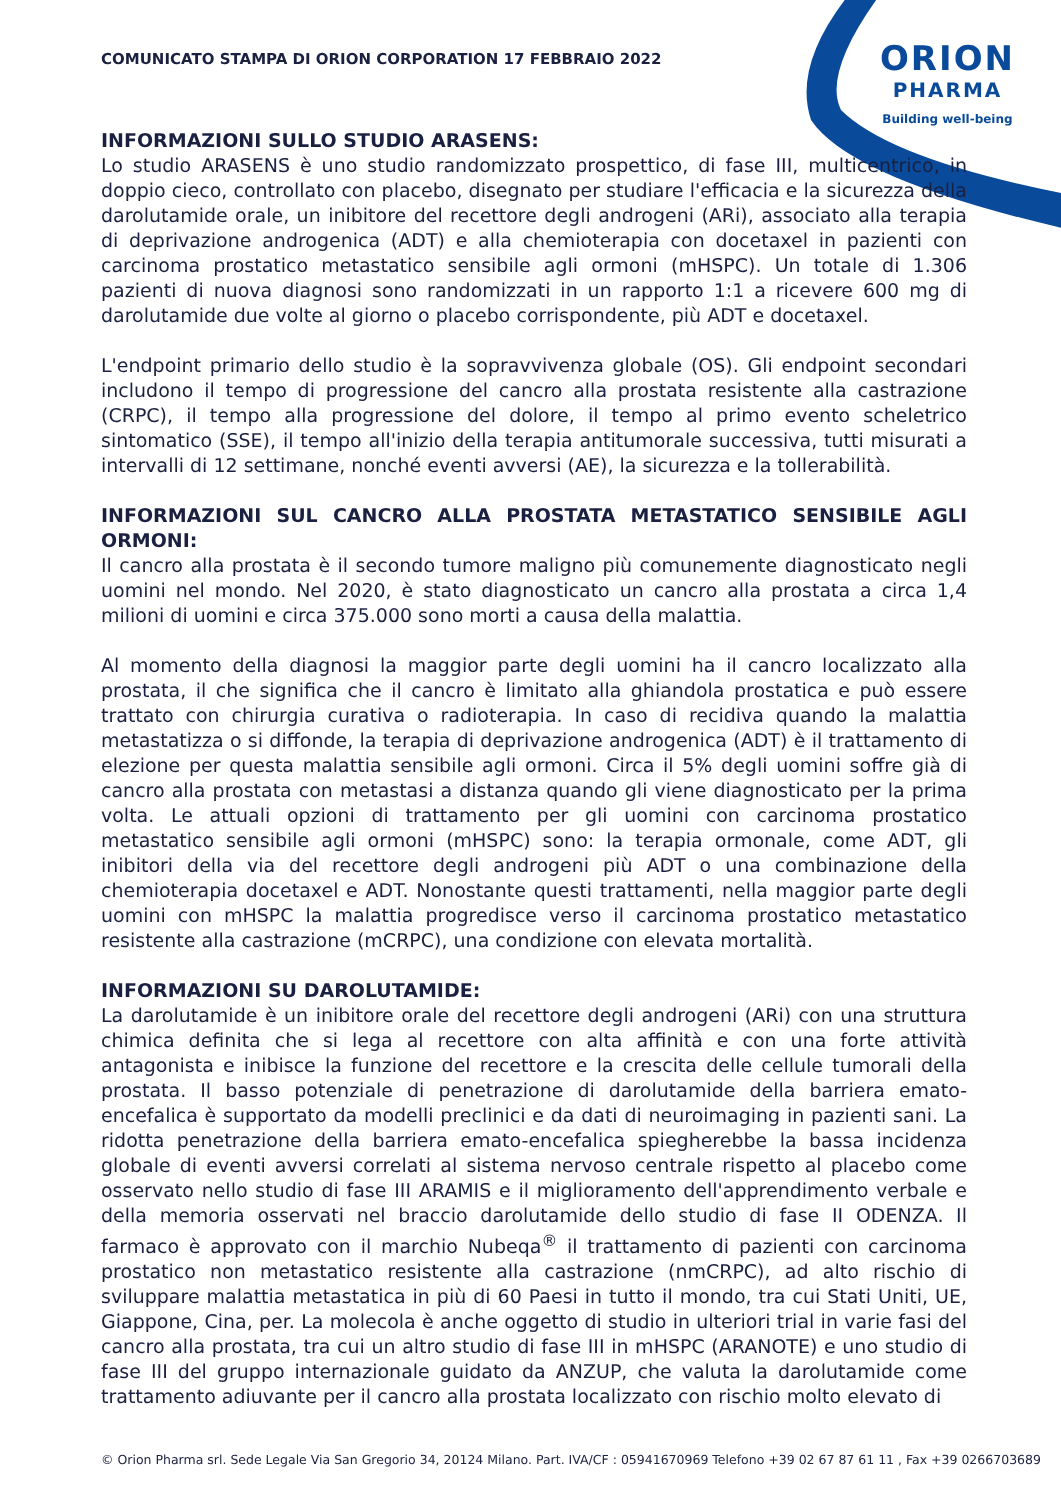ORION
PHARMA
Building well-being
COMUNICATO STAMPA DI ORION CORPORATION 17 FEBBRAIO 2022
INFORMAZIONI SULLO STUDIO ARASENS:
Lo studio ARASENS è uno studio randomizzato prospettico, di fase III, multicentrico, in doppio cieco, controllato con placebo, disegnato per studiare l'efficacia e la sicurezza della darolutamide orale, un inibitore del recettore degli androgeni (ARi), associato alla terapia di deprivazione androgenica (ADT) e alla chemioterapia con docetaxel in pazienti con carcinoma prostatico metastatico sensibile agli ormoni (mHSPC). Un totale di 1.306 pazienti di nuova diagnosi sono randomizzati in un rapporto 1:1 a ricevere 600 mg di darolutamide due volte al giorno o placebo corrispondente, più ADT e docetaxel.
L'endpoint primario dello studio è la sopravvivenza globale (OS). Gli endpoint secondari includono il tempo di progressione del cancro alla prostata resistente alla castrazione (CRPC), il tempo alla progressione del dolore, il tempo al primo evento scheletrico sintomatico (SSE), il tempo all'inizio della terapia antitumorale successiva, tutti misurati a intervalli di 12 settimane, nonché eventi avversi (AE), la sicurezza e la tollerabilità.
INFORMAZIONI SUL CANCRO ALLA PROSTATA METASTATICO SENSIBILE AGLI ORMONI:
Il cancro alla prostata è il secondo tumore maligno più comunemente diagnosticato negli uomini nel mondo. Nel 2020, è stato diagnosticato un cancro alla prostata a circa 1,4 milioni di uomini e circa 375.000 sono morti a causa della malattia.
Al momento della diagnosi la maggior parte degli uomini ha il cancro localizzato alla prostata, il che significa che il cancro è limitato alla ghiandola prostatica e può essere trattato con chirurgia curativa o radioterapia. In caso di recidiva quando la malattia metastatizza o si diffonde, la terapia di deprivazione androgenica (ADT) è il trattamento di elezione per questa malattia sensibile agli ormoni. Circa il 5% degli uomini soffre già di cancro alla prostata con metastasi a distanza quando gli viene diagnosticato per la prima volta. Le attuali opzioni di trattamento per gli uomini con carcinoma prostatico metastatico sensibile agli ormoni (mHSPC) sono: la terapia ormonale, come ADT, gli inibitori della via del recettore degli androgeni più ADT o una combinazione della chemioterapia docetaxel e ADT. Nonostante questi trattamenti, nella maggior parte degli uomini con mHSPC la malattia progredisce verso il carcinoma prostatico metastatico resistente alla castrazione (mCRPC), una condizione con elevata mortalità.
INFORMAZIONI SU DAROLUTAMIDE:
La darolutamide è un inibitore orale del recettore degli androgeni (ARi) con una struttura chimica definita che si lega al recettore con alta affinità e con una forte attività antagonista e inibisce la funzione del recettore e la crescita delle cellule tumorali della prostata. Il basso potenziale di penetrazione di darolutamide della barriera emato-encefalica è supportato da modelli preclinici e da dati di neuroimaging in pazienti sani. La ridotta penetrazione della barriera emato-encefalica spiegherebbe la bassa incidenza globale di eventi avversi correlati al sistema nervoso centrale rispetto al placebo come osservato nello studio di fase III ARAMIS e il miglioramento dell'apprendimento verbale e della memoria osservati nel braccio darolutamide dello studio di fase II ODENZA. Il farmaco è approvato con il marchio Nubeqa<sup>®</sup> il trattamento di pazienti con carcinoma prostatico non metastatico resistente alla castrazione (nmCRPC), ad alto rischio di sviluppare malattia metastatica in più di 60 Paesi in tutto il mondo, tra cui Stati Uniti, UE, Giappone, Cina, per. La molecola è anche oggetto di studio in ulteriori trial in varie fasi del cancro alla prostata, tra cui un altro studio di fase III in mHSPC (ARANOTE) e uno studio di fase III del gruppo internazionale guidato da ANZUP, che valuta la darolutamide come trattamento adiuvante per il cancro alla prostata localizzato con rischio molto elevato di
© Orion Pharma srl. Sede Legale Via San Gregorio 34, 20124 Milano. Part. IVA/CF : 05941670969 Telefono +39 02 67 87 61 11 , Fax +39 0266703689